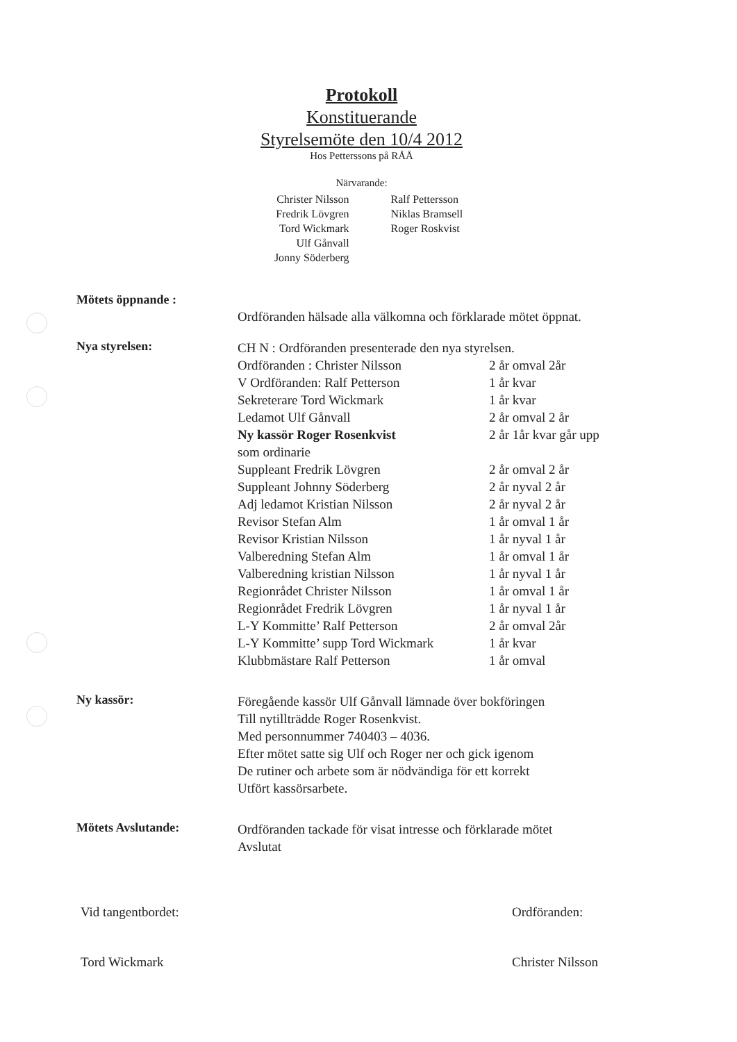Protokoll
Konstituerande
Styrelsemöte den 10/4 2012
Hos Petterssons på RÅÅ
Närvarande:
Christer Nilsson
Fredrik Lövgren
Tord Wickmark
Ulf Gånvall
Jonny Söderberg
Ralf Pettersson
Niklas Bramsell
Roger Roskvist
Mötets öppnande :
Ordföranden hälsade alla välkomna och förklarade mötet öppnat.
Nya styrelsen:
CH N : Ordföranden presenterade den nya styrelsen.
Ordföranden : Christer Nilsson 2 år omval 2år
V Ordföranden: Ralf Petterson 1 år kvar
Sekreterare Tord Wickmark 1 år kvar
Ledamot Ulf Gånvall 2 år omval 2 år
Ny kassör Roger Rosenkvist 2 år 1år kvar går upp
som ordinarie
Suppleant Fredrik Lövgren 2 år omval 2 år
Suppleant Johnny Söderberg 2 år nyval 2 år
Adj ledamot Kristian Nilsson 2 år nyval 2 år
Revisor Stefan Alm 1 år omval 1 år
Revisor Kristian Nilsson 1 år nyval 1 år
Valberedning Stefan Alm 1 år omval 1 år
Valberedning kristian Nilsson 1 år nyval 1 år
Regionrådet Christer Nilsson 1 år omval 1 år
Regionrådet Fredrik Lövgren 1 år nyval 1 år
L-Y Kommitte’ Ralf Petterson 2 år omval 2år
L-Y Kommitte’ supp Tord Wickmark 1 år kvar
Klubbmästare Ralf Petterson 1 år omval
Ny kassör:
Föregående kassör Ulf Gånvall lämnade över bokföringen
Till nytillträdde Roger Rosenkvist.
Med personnummer 740403 – 4036.
Efter mötet satte sig Ulf och Roger ner och gick igenom
De rutiner och arbete som är nödvändiga för ett korrekt
Utfört kassörsarbete.
Mötets Avslutande:
Ordföranden tackade för visat intresse och förklarade mötet
Avslutat
Vid tangentbordet:
Tord Wickmark
Ordföranden:
Christer Nilsson